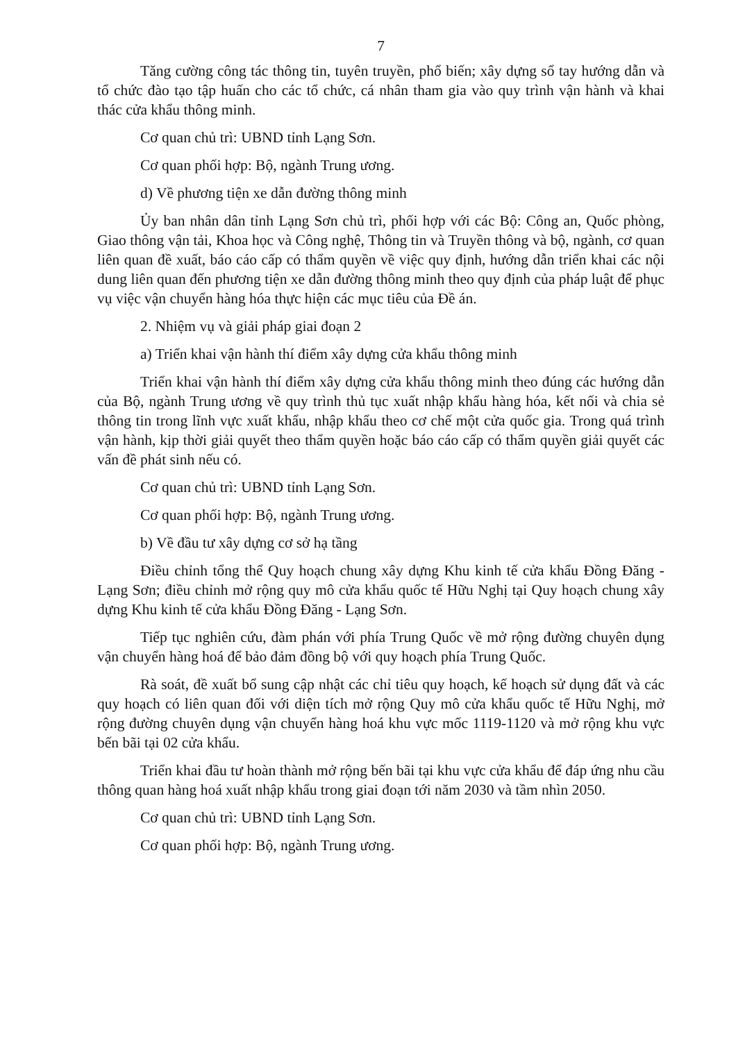7
Tăng cường công tác thông tin, tuyên truyền, phổ biến; xây dựng sổ tay hướng dẫn và tổ chức đào tạo tập huấn cho các tổ chức, cá nhân tham gia vào quy trình vận hành và khai thác cửa khẩu thông minh.
Cơ quan chủ trì: UBND tỉnh Lạng Sơn.
Cơ quan phối hợp: Bộ, ngành Trung ương.
d) Về phương tiện xe dẫn đường thông minh
Ủy ban nhân dân tỉnh Lạng Sơn chủ trì, phối hợp với các Bộ: Công an, Quốc phòng, Giao thông vận tải, Khoa học và Công nghệ, Thông tin và Truyền thông và bộ, ngành, cơ quan liên quan đề xuất, báo cáo cấp có thẩm quyền về việc quy định, hướng dẫn triển khai các nội dung liên quan đến phương tiện xe dẫn đường thông minh theo quy định của pháp luật để phục vụ việc vận chuyển hàng hóa thực hiện các mục tiêu của Đề án.
2. Nhiệm vụ và giải pháp giai đoạn 2
a) Triển khai vận hành thí điểm xây dựng cửa khẩu thông minh
Triển khai vận hành thí điểm xây dựng cửa khẩu thông minh theo đúng các hướng dẫn của Bộ, ngành Trung ương về quy trình thủ tục xuất nhập khẩu hàng hóa, kết nối và chia sẻ thông tin trong lĩnh vực xuất khẩu, nhập khẩu theo cơ chế một cửa quốc gia. Trong quá trình vận hành, kịp thời giải quyết theo thẩm quyền hoặc báo cáo cấp có thẩm quyền giải quyết các vấn đề phát sinh nếu có.
Cơ quan chủ trì: UBND tỉnh Lạng Sơn.
Cơ quan phối hợp: Bộ, ngành Trung ương.
b) Về đầu tư xây dựng cơ sở hạ tầng
Điều chỉnh tổng thể Quy hoạch chung xây dựng Khu kinh tế cửa khẩu Đồng Đăng - Lạng Sơn; điều chỉnh mở rộng quy mô cửa khẩu quốc tế Hữu Nghị tại Quy hoạch chung xây dựng Khu kinh tế cửa khẩu Đồng Đăng - Lạng Sơn.
Tiếp tục nghiên cứu, đàm phán với phía Trung Quốc về mở rộng đường chuyên dụng vận chuyển hàng hoá để bảo đảm đồng bộ với quy hoạch phía Trung Quốc.
Rà soát, đề xuất bổ sung cập nhật các chỉ tiêu quy hoạch, kế hoạch sử dụng đất và các quy hoạch có liên quan đối với diện tích mở rộng Quy mô cửa khẩu quốc tế Hữu Nghị, mở rộng đường chuyên dụng vận chuyển hàng hoá khu vực mốc 1119-1120 và mở rộng khu vực bến bãi tại 02 cửa khẩu.
Triển khai đầu tư hoàn thành mở rộng bến bãi tại khu vực cửa khẩu để đáp ứng nhu cầu thông quan hàng hoá xuất nhập khẩu trong giai đoạn tới năm 2030 và tầm nhìn 2050.
Cơ quan chủ trì: UBND tỉnh Lạng Sơn.
Cơ quan phối hợp: Bộ, ngành Trung ương.